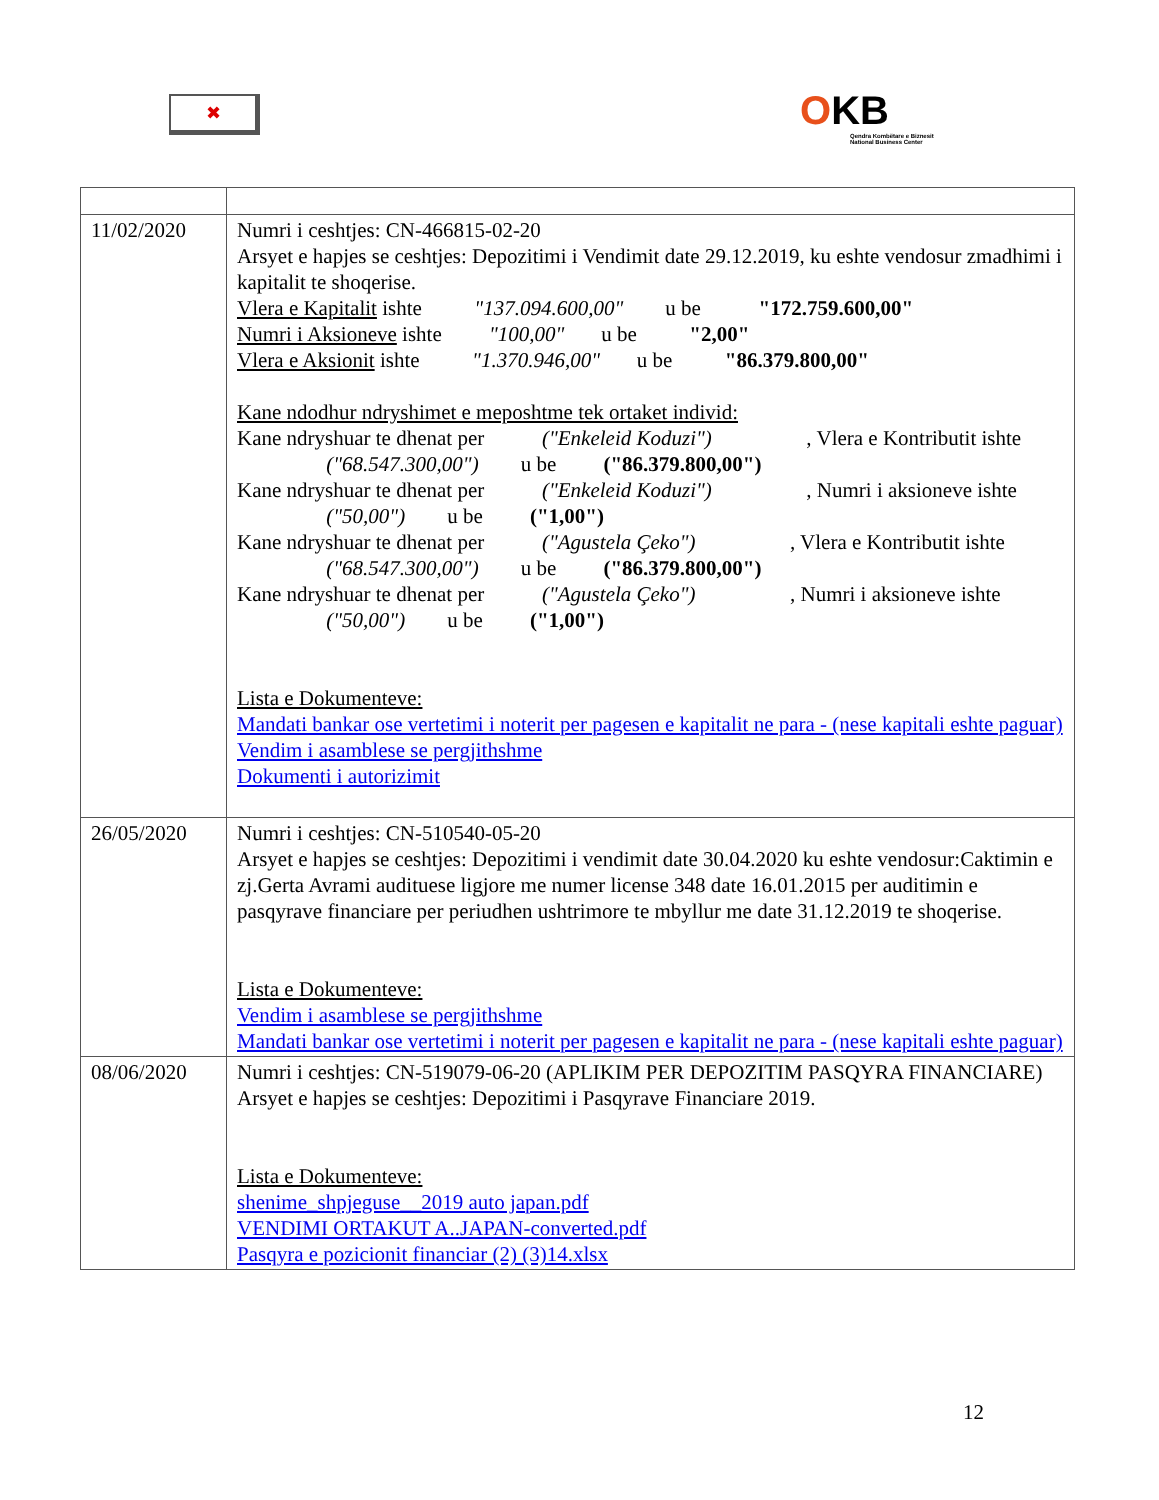✖
OKB
Qendra Kombëtare e Biznesit
National Business Center
| 11/02/2020 | Numri i ceshtjes: CN-466815-02-20 Arsyet e hapjes se ceshtjes: Depozitimi i Vendimit date 29.12.2019, ku eshte vendosur zmadhimi i kapitalit te shoqerise. Vlera e Kapitalit ishte "137.094.600,00" u be "172.759.600,00" Numri i Aksioneve ishte "100,00" u be "2,00" Vlera e Aksionit ishte "1.370.946,00" u be "86.379.800,00" Kane ndodhur ndryshimet e meposhtme tek ortaket individ: Kane ndryshuar te dhenat per ("Enkeleid Koduzi") , Vlera e Kontributit ishte ("68.547.300,00") u be ("86.379.800,00") Kane ndryshuar te dhenat per ("Enkeleid Koduzi") , Numri i aksioneve ishte ("50,00") u be ("1,00") Kane ndryshuar te dhenat per ("Agustela Çeko") , Vlera e Kontributit ishte ("68.547.300,00") u be ("86.379.800,00") Kane ndryshuar te dhenat per ("Agustela Çeko") , Numri i aksioneve ishte ("50,00") u be ("1,00") Lista e Dokumenteve: Mandati bankar ose vertetimi i noterit per pagesen e kapitalit ne para - (nese kapitali eshte paguar) Vendim i asamblese se pergjithshme Dokumenti i autorizimit |
| 26/05/2020 | Numri i ceshtjes: CN-510540-05-20 Arsyet e hapjes se ceshtjes: Depozitimi i vendimit date 30.04.2020 ku eshte vendosur:Caktimin e zj.Gerta Avrami audituese ligjore me numer license 348 date 16.01.2015 per auditimin e pasqyrave financiare per periudhen ushtrimore te mbyllur me date 31.12.2019 te shoqerise. Lista e Dokumenteve: Vendim i asamblese se pergjithshme Mandati bankar ose vertetimi i noterit per pagesen e kapitalit ne para - (nese kapitali eshte paguar) |
| 08/06/2020 | Numri i ceshtjes: CN-519079-06-20 (APLIKIM PER DEPOZITIM PASQYRA FINANCIARE) Arsyet e hapjes se ceshtjes: Depozitimi i Pasqyrave Financiare 2019. Lista e Dokumenteve: shenime_shpjeguse__2019 auto japan.pdf VENDIMI ORTAKUT A..JAPAN-converted.pdf Pasqyra e pozicionit financiar (2) (3)14.xlsx |
12